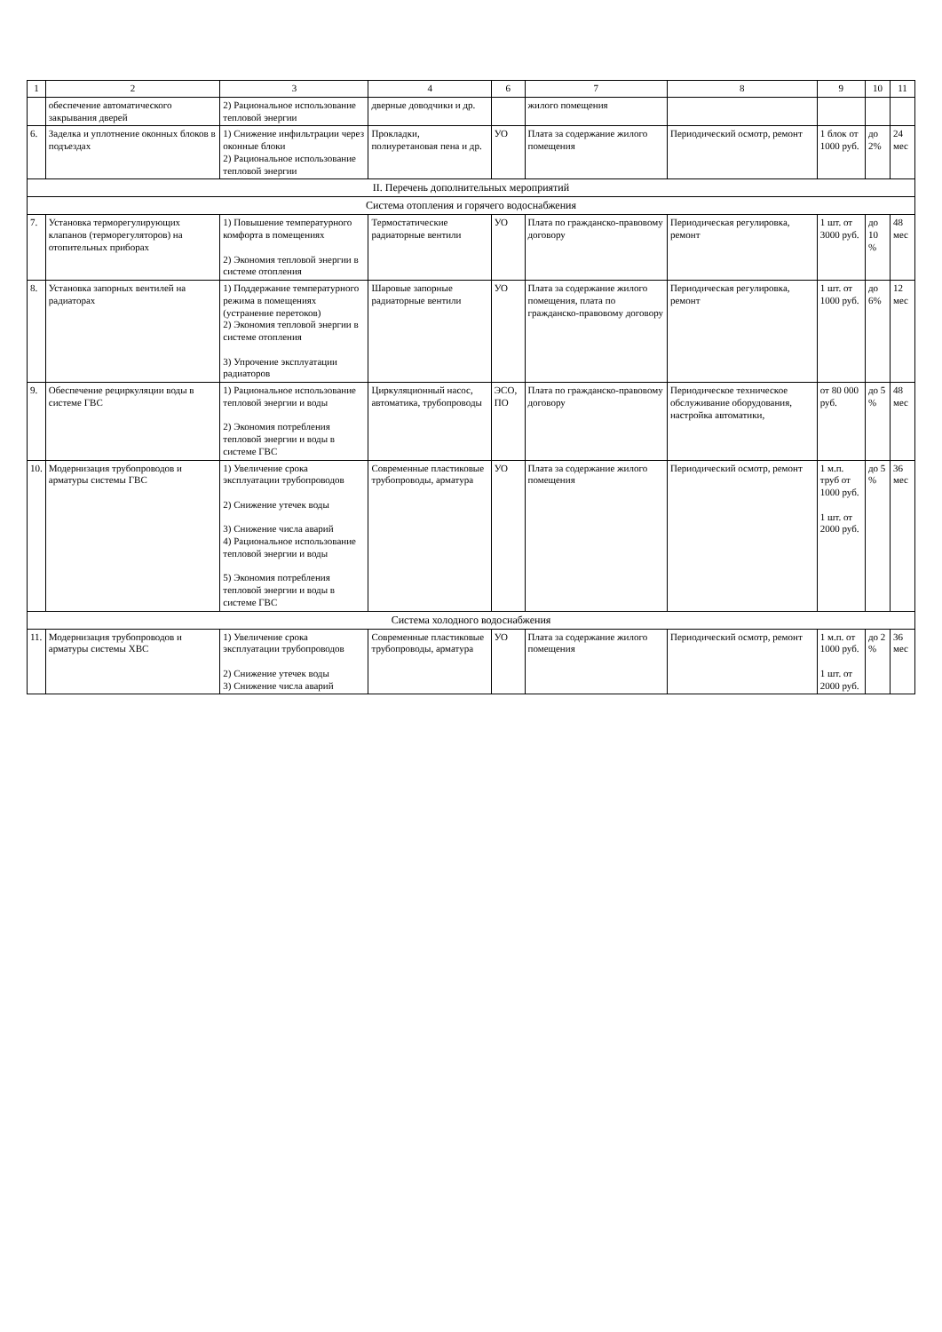| 1 | 2 | 3 | 4 | 6 | 7 | 8 | 9 | 10 | 11 |
| --- | --- | --- | --- | --- | --- | --- | --- | --- | --- |
| | обеспечение автоматического закрывания дверей | 2) Рациональное использование тепловой энергии | дверные доводчики и др. | | жилого помещения | | | | |
| 6. | Заделка и уплотнение оконных блоков в подъездах | 1) Снижение инфильтрации через оконные блоки 2) Рациональное использование тепловой энергии | Прокладки, полиуретановая пена и др. | УО | Плата за содержание жилого помещения | Периодический осмотр, ремонт | 1 блок от 1000 руб. | до 2% | 24 мес |
| II. Перечень дополнительных мероприятий | | | | | | | | | |
| Система отопления и горячего водоснабжения | | | | | | | | | |
| 7. | Установка терморегулирующих клапанов (терморегуляторов) на отопительных приборах | 1) Повышение температурного комфорта в помещениях 2) Экономия тепловой энергии в системе отопления | Термостатические радиаторные вентили | УО | Плата по гражданско-правовому договору | Периодическая регулировка, ремонт | 1 шт. от 3000 руб. | до 10 % | 48 мес |
| 8. | Установка запорных вентилей на радиаторах | 1) Поддержание температурного режима в помещениях (устранение перетоков) 2) Экономия тепловой энергии в системе отопления 3) Упрочение эксплуатации радиаторов | Шаровые запорные радиаторные вентили | УО | Плата за содержание жилого помещения, плата по гражданско-правовому договору | Периодическая регулировка, ремонт | 1 шт. от 1000 руб. | до 6% | 12 мес |
| 9. | Обеспечение рециркуляции воды в системе ГВС | 1) Рациональное использование тепловой энергии и воды 2) Экономия потребления тепловой энергии и воды в системе ГВС | Циркуляционный насос, автоматика, трубопроводы | ЭСО, ПО | Плата по гражданско-правовому договору | Периодическое техническое обслуживание оборудования, настройка автоматики, | от 80 000 руб. | до 5 % | 48 мес |
| 10. | Модернизация трубопроводов и арматуры системы ГВС | 1) Увеличение срока эксплуатации трубопроводов 2) Снижение утечек воды 3) Снижение числа аварий 4) Рациональное использование тепловой энергии и воды 5) Экономия потребления тепловой энергии и воды в системе ГВС | Современные пластиковые трубопроводы, арматура | УО | Плата за содержание жилого помещения | Периодический осмотр, ремонт | 1 м.п. труб от 1000 руб. 1 шт. от 2000 руб. | до 5 % | 36 мес |
| Система холодного водоснабжения | | | | | | | | | |
| 11. | Модернизация трубопроводов и арматуры системы ХВС | 1) Увеличение срока эксплуатации трубопроводов 2) Снижение утечек воды 3) Снижение числа аварий | Современные пластиковые трубопроводы, арматура | УО | Плата за содержание жилого помещения | Периодический осмотр, ремонт | 1 м.п. от 1000 руб. 1 шт. от 2000 руб. | до 2 % | 36 мес |